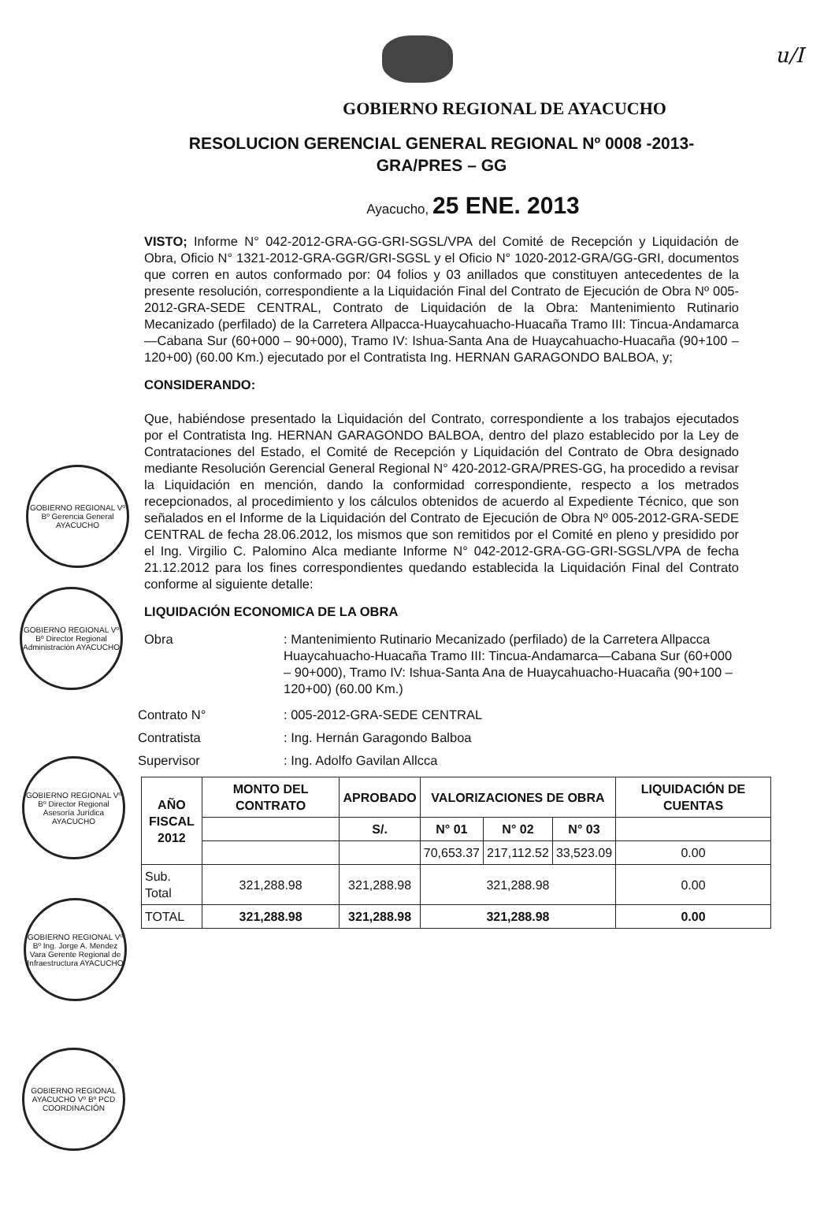u/I
GOBIERNO REGIONAL DE AYACUCHO
RESOLUCION GERENCIAL GENERAL REGIONAL Nº 0008 -2013-
GRA/PRES – GG
Ayacucho, 25 ENE. 2013
VISTO; Informe N° 042-2012-GRA-GG-GRI-SGSL/VPA del Comité de Recepción y Liquidación de Obra, Oficio N° 1321-2012-GRA-GGR/GRI-SGSL y el Oficio N° 1020-2012-GRA/GG-GRI, documentos que corren en autos conformado por: 04 folios y 03 anillados que constituyen antecedentes de la presente resolución, correspondiente a la Liquidación Final del Contrato de Ejecución de Obra Nº 005-2012-GRA-SEDE CENTRAL, Contrato de Liquidación de la Obra: Mantenimiento Rutinario Mecanizado (perfilado) de la Carretera Allpacca-Huaycahuacho-Huacaña Tramo III: Tincua-Andamarca—Cabana Sur (60+000 – 90+000), Tramo IV: Ishua-Santa Ana de Huaycahuacho-Huacaña (90+100 – 120+00) (60.00 Km.) ejecutado por el Contratista Ing. HERNAN GARAGONDO BALBOA, y;
CONSIDERANDO:
Que, habiéndose presentado la Liquidación del Contrato, correspondiente a los trabajos ejecutados por el Contratista Ing. HERNAN GARAGONDO BALBOA, dentro del plazo establecido por la Ley de Contrataciones del Estado, el Comité de Recepción y Liquidación del Contrato de Obra designado mediante Resolución Gerencial General Regional N° 420-2012-GRA/PRES-GG, ha procedido a revisar la Liquidación en mención, dando la conformidad correspondiente, respecto a los metrados recepcionados, al procedimiento y los cálculos obtenidos de acuerdo al Expediente Técnico, que son señalados en el Informe de la Liquidación del Contrato de Ejecución de Obra Nº 005-2012-GRA-SEDE CENTRAL de fecha 28.06.2012, los mismos que son remitidos por el Comité en pleno y presidido por el Ing. Virgilio C. Palomino Alca mediante Informe N° 042-2012-GRA-GG-GRI-SGSL/VPA de fecha 21.12.2012 para los fines correspondientes quedando establecida la Liquidación Final del Contrato conforme al siguiente detalle:
LIQUIDACIÓN ECONOMICA DE LA OBRA
Obra
: Mantenimiento Rutinario Mecanizado (perfilado) de la Carretera Allpacca Huaycahuacho-Huacaña Tramo III: Tincua-Andamarca—Cabana Sur (60+000 – 90+000), Tramo IV: Ishua-Santa Ana de Huaycahuacho-Huacaña (90+100 – 120+00) (60.00 Km.)
Contrato N°
: 005-2012-GRA-SEDE CENTRAL
Contratista
: Ing. Hernán Garagondo Balboa
Supervisor
: Ing. Adolfo Gavilan Allcca
| AÑO FISCAL 2012 | MONTO DEL CONTRATO | APROBADO | VALORIZACIONES DE OBRA | | | LIQUIDACIÓN DE CUENTAS |
| --- | --- | --- | --- | --- | --- | --- |
| | | S/. | N° 01 | N° 02 | N° 03 | |
| | | | 70,653.37 | 217,112.52 | 33,523.09 | 0.00 |
| Sub. Total | 321,288.98 | 321,288.98 | 321,288.98 | | | 0.00 |
| TOTAL | 321,288.98 | 321,288.98 | 321,288.98 | | | 0.00 |
GOBIERNO REGIONAL Vº Bº Gerencia General AYACUCHO
GOBIERNO REGIONAL Vº Bº Director Regional Administración AYACUCHO
GOBIERNO REGIONAL Vº Bº Director Regional Asesoría Jurídica AYACUCHO
GOBIERNO REGIONAL Vº Bº Ing. Jorge A. Mendez Vara Gerente Regional de Infraestructura AYACUCHO
GOBIERNO REGIONAL AYACUCHO Vº Bº PCD COORDINACIÓN